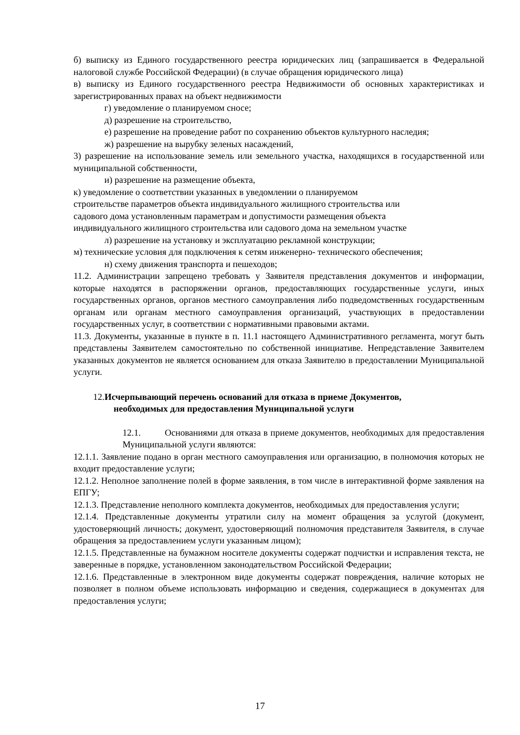б) выписку из Единого государственного реестра юридических лиц (запрашивается в Федеральной налоговой службе Российской Федерации) (в случае обращения юридического лица)
в) выписку из Единого государственного реестра Недвижимости об основных характеристиках и зарегистрированных правах на объект недвижимости
г) уведомление о планируемом сносе;
д) разрешение на строительство,
е) разрешение на проведение работ по сохранению объектов культурного наследия;
ж) разрешение на вырубку зеленых насаждений,
3) разрешение на использование земель или земельного участка, находящихся в государственной или муниципальной собственности,
и) разрешение на размещение объекта,
к) уведомление о соответствии указанных в уведомлении о планируемом
строительстве параметров объекта индивидуального жилищного строительства или
садового дома установленным параметрам и допустимости размещения объекта
индивидуального жилищного строительства или садового дома на земельном участке
л) разрешение на установку и эксплуатацию рекламной конструкции;
м) технические условия для подключения к сетям инженерно- технического обеспечения;
н) схему движения транспорта и пешеходов;
11.2. Администрации запрещено требовать у Заявителя представления документов и информации, которые находятся в распоряжении органов, предоставляющих государственные услуги, иных государственных органов, органов местного самоуправления либо подведомственных государственным органам или органам местного самоуправления организаций, участвующих в предоставлении государственных услуг, в соответствии с нормативными правовыми актами.
11.3. Документы, указанные в пункте в п. 11.1 настоящего Административного регламента, могут быть представлены Заявителем самостоятельно по собственной инициативе. Непредставление Заявителем указанных документов не является основанием для отказа Заявителю в предоставлении Муниципальной услуги.
12.Исчерпывающий перечень оснований для отказа в приеме Документов,
необходимых для предоставления Муниципальной услуги
12.1. Основаниями для отказа в приеме документов, необходимых для предоставления Муниципальной услуги являются:
12.1.1. Заявление подано в орган местного самоуправления или организацию, в полномочия которых не входит предоставление услуги;
12.1.2. Неполное заполнение полей в форме заявления, в том числе в интерактивной форме заявления на ЕПГУ;
12.1.3. Представление неполного комплекта документов, необходимых для предоставления услуги;
12.1.4. Представленные документы утратили силу на момент обращения за услугой (документ, удостоверяющий личность; документ, удостоверяющий полномочия представителя Заявителя, в случае обращения за предоставлением услуги указанным лицом);
12.1.5. Представленные на бумажном носителе документы содержат подчистки и исправления текста, не заверенные в порядке, установленном законодательством Российской Федерации;
12.1.6. Представленные в электронном виде документы содержат повреждения, наличие которых не позволяет в полном объеме использовать информацию и сведения, содержащиеся в документах для предоставления услуги;
17